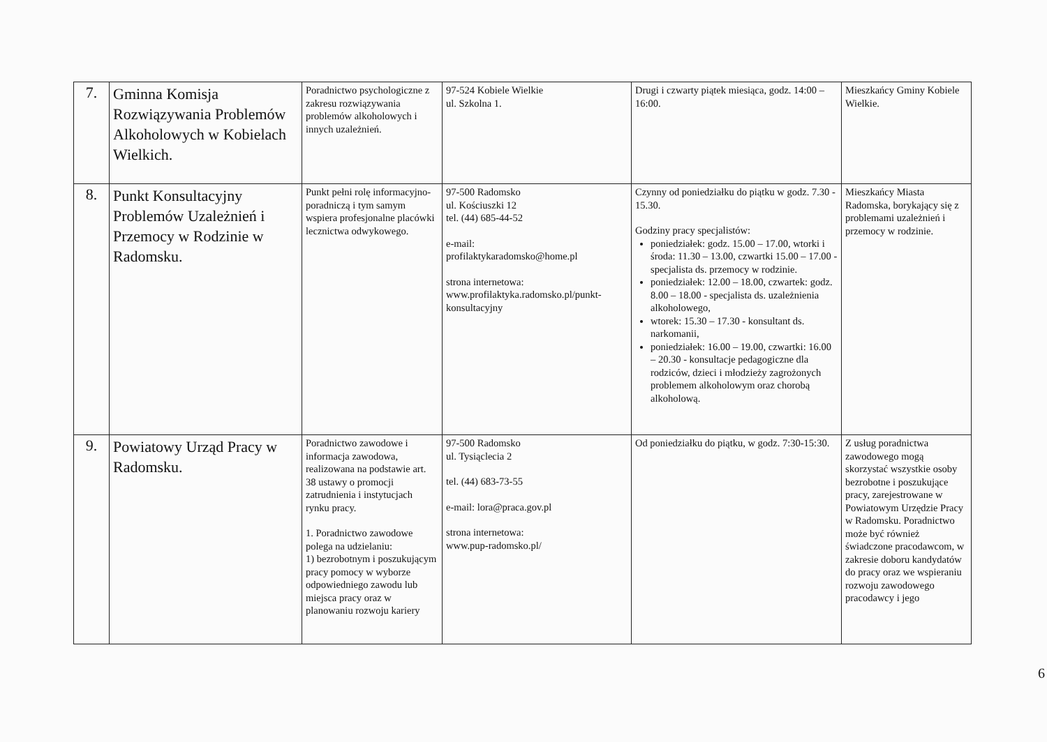| 7. | Gminna Komisja Rozwiązywania Problemów Alkoholowych w Kobielach Wielkich. | Poradnictwo psychologiczne z zakresu rozwiązywania problemów alkoholowych i innych uzależnień. | 97-524 Kobiele Wielkie ul. Szkolna 1. | Drugi i czwarty piątek miesiąca, godz. 14:00 – 16:00. | Mieszkańcy Gminy Kobiele Wielkie. |
| 8. | Punkt Konsultacyjny Problemów Uzależnień i Przemocy w Rodzinie w Radomsku. | Punkt pełni rolę informacyjno-poradniczą i tym samym wspiera profesjonalne placówki lecznictwa odwykowego. | 97-500 Radomsko ul. Kościuszki 12 tel. (44) 685-44-52 e-mail: profilaktykaradomsko@home.pl strona internetowa: www.profilaktyka.radomsko.pl/punkt-konsultacyjny | Czynny od poniedziałku do piątku w godz. 7.30 - 15.30. Godziny pracy specjalistów: poniedziałek: godz. 15.00 – 17.00, wtorki i środa: 11.30 – 13.00, czwartki 15.00 – 17.00 - specjalista ds. przemocy w rodzinie. poniedziałek: 12.00 – 18.00, czwartek: godz. 8.00 – 18.00 - specjalista ds. uzależnienia alkoholowego, wtorek: 15.30 – 17.30 - konsultant ds. narkomanii, poniedziałek: 16.00 – 19.00, czwartki: 16.00 – 20.30 - konsultacje pedagogiczne dla rodziców, dzieci i młodzieży zagrożonych problemem alkoholowym oraz chorobą alkoholową. | Mieszkańcy Miasta Radomska, borykający się z problemami uzależnień i przemocy w rodzinie. |
| 9. | Powiatowy Urząd Pracy w Radomsku. | Poradnictwo zawodowe i informacja zawodowa, realizowana na podstawie art. 38 ustawy o promocji zatrudnienia i instytucjach rynku pracy. 1. Poradnictwo zawodowe polega na udzielaniu: 1) bezrobotnym i poszukującym pracy pomocy w wyborze odpowiedniego zawodu lub miejsca pracy oraz w planowaniu rozwoju kariery | 97-500 Radomsko ul. Tysiąclecia 2 tel. (44) 683-73-55 e-mail: lora@praca.gov.pl strona internetowa: www.pup-radomsko.pl/ | Od poniedziałku do piątku, w godz. 7:30-15:30. | Z usług poradnictwa zawodowego mogą skorzystać wszystkie osoby bezrobotne i poszukujące pracy, zarejestrowane w Powiatowym Urzędzie Pracy w Radomsku. Poradnictwo może być również świadczone pracodawcom, w zakresie doboru kandydatów do pracy oraz we wspieraniu rozwoju zawodowego pracodawcy i jego |
6